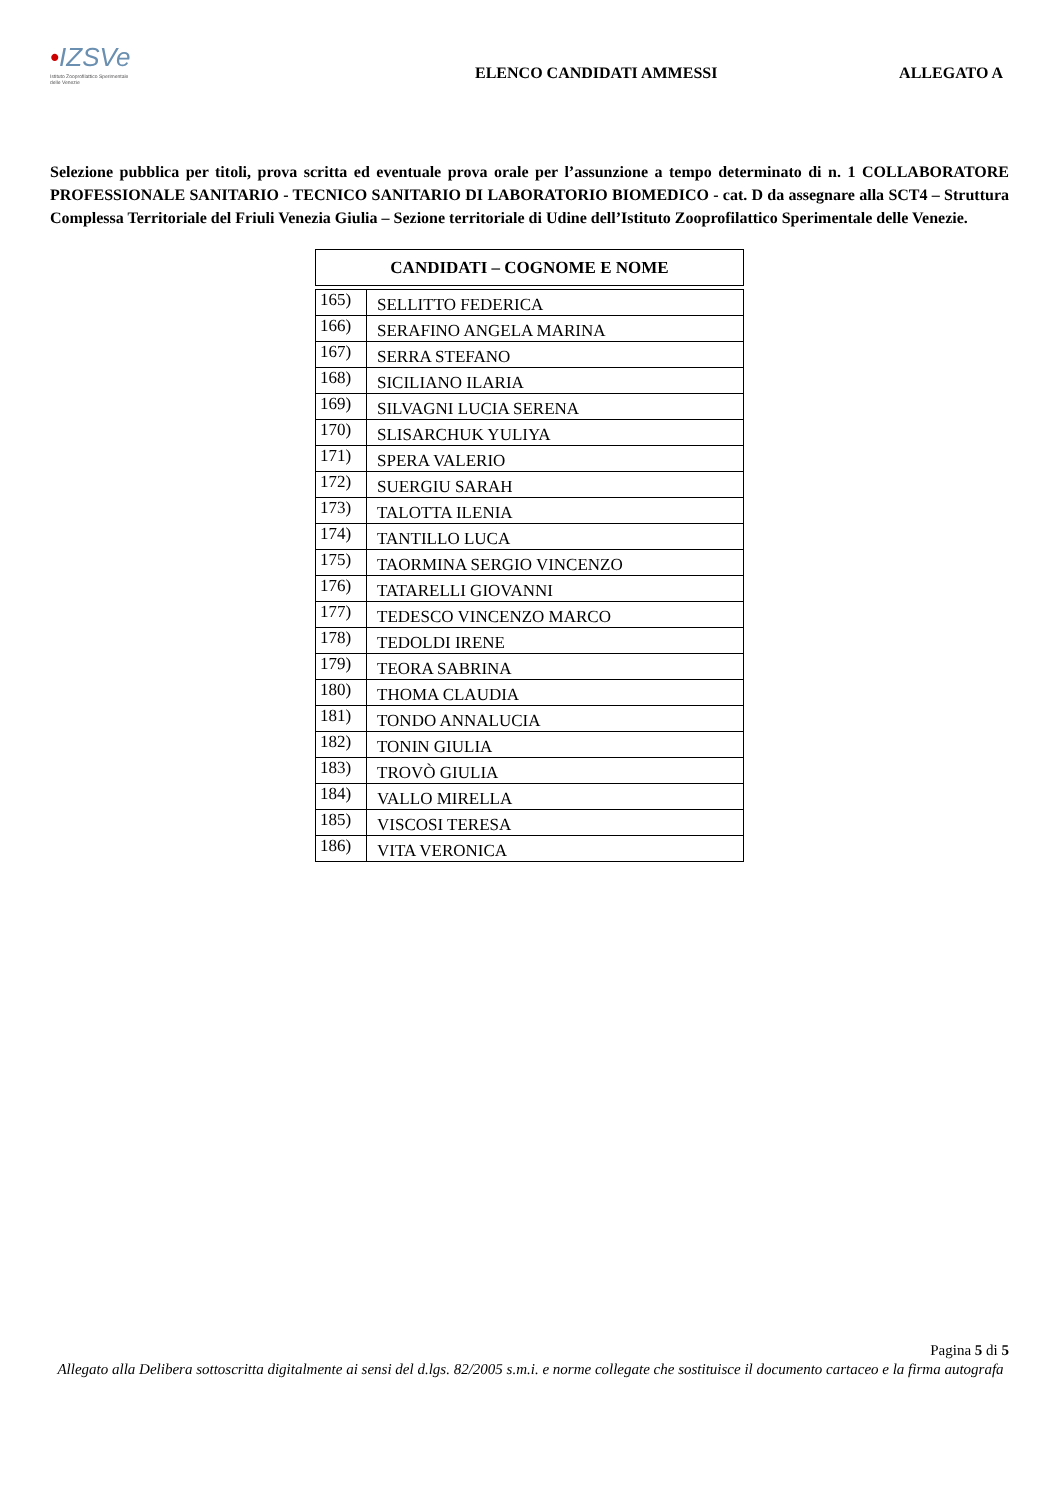•IZSVe
Istituto Zooprofilattico Sperimentale delle Venezie
ELENCO CANDIDATI AMMESSI ALLEGATO A
Selezione pubblica per titoli, prova scritta ed eventuale prova orale per l’assunzione a tempo determinato di n. 1 COLLABORATORE PROFESSIONALE SANITARIO - TECNICO SANITARIO DI LABORATORIO BIOMEDICO - cat. D da assegnare alla SCT4 – Struttura Complessa Territoriale del Friuli Venezia Giulia – Sezione territoriale di Udine dell’Istituto Zooprofilattico Sperimentale delle Venezie.
| CANDIDATI – COGNOME E NOME | |
| --- | --- |
| 165) | SELLITTO FEDERICA |
| 166) | SERAFINO ANGELA MARINA |
| 167) | SERRA STEFANO |
| 168) | SICILIANO ILARIA |
| 169) | SILVAGNI LUCIA SERENA |
| 170) | SLISARCHUK YULIYA |
| 171) | SPERA VALERIO |
| 172) | SUERGIU SARAH |
| 173) | TALOTTA ILENIA |
| 174) | TANTILLO LUCA |
| 175) | TAORMINA SERGIO VINCENZO |
| 176) | TATARELLI GIOVANNI |
| 177) | TEDESCO VINCENZO MARCO |
| 178) | TEDOLDI IRENE |
| 179) | TEORA SABRINA |
| 180) | THOMA CLAUDIA |
| 181) | TONDO ANNALUCIA |
| 182) | TONIN GIULIA |
| 183) | TROVÒ GIULIA |
| 184) | VALLO MIRELLA |
| 185) | VISCOSI TERESA |
| 186) | VITA VERONICA |
Pagina 5 di 5
Allegato alla Delibera sottoscritta digitalmente ai sensi del d.lgs. 82/2005 s.m.i. e norme collegate che sostituisce il documento cartaceo e la firma autografa